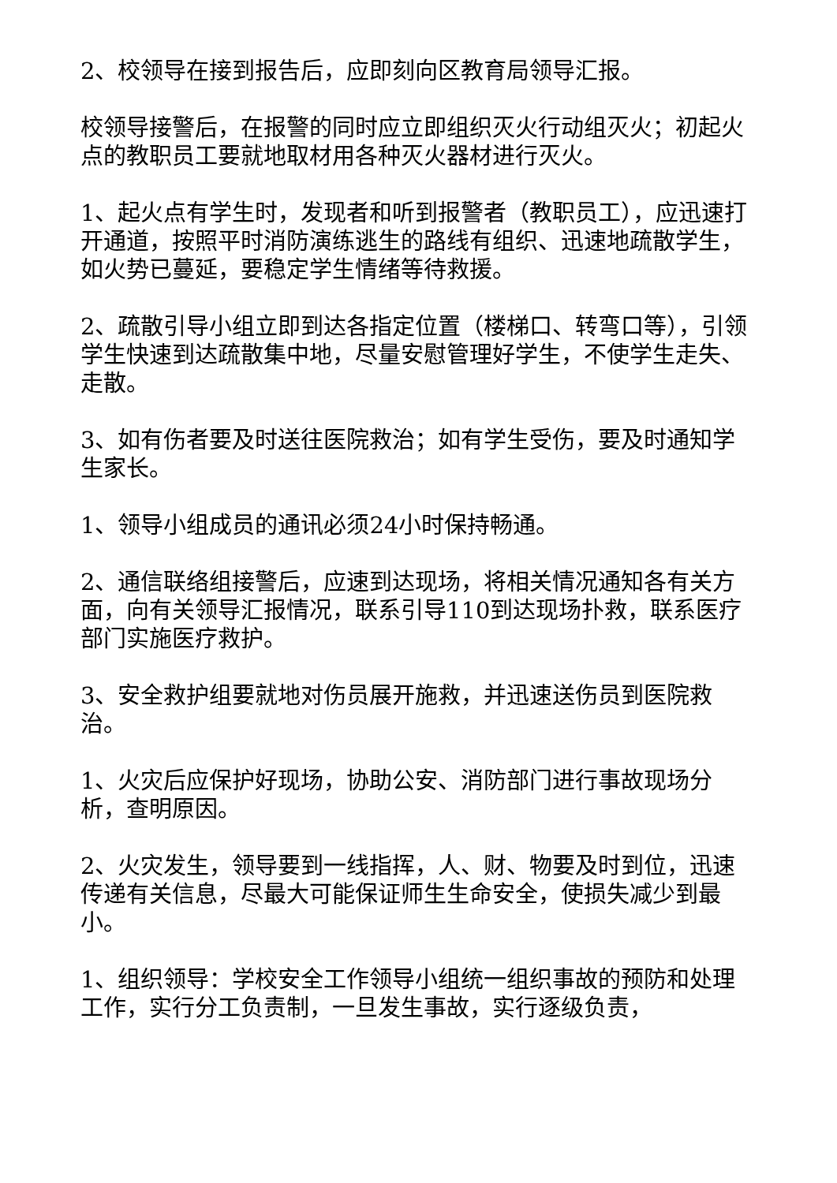2、校领导在接到报告后，应即刻向区教育局领导汇报。
校领导接警后，在报警的同时应立即组织灭火行动组灭火；初起火点的教职员工要就地取材用各种灭火器材进行灭火。
1、起火点有学生时，发现者和听到报警者（教职员工），应迅速打开通道，按照平时消防演练逃生的路线有组织、迅速地疏散学生，如火势已蔓延，要稳定学生情绪等待救援。
2、疏散引导小组立即到达各指定位置（楼梯口、转弯口等），引领学生快速到达疏散集中地，尽量安慰管理好学生，不使学生走失、走散。
3、如有伤者要及时送往医院救治；如有学生受伤，要及时通知学生家长。
1、领导小组成员的通讯必须24小时保持畅通。
2、通信联络组接警后，应速到达现场，将相关情况通知各有关方面，向有关领导汇报情况，联系引导110到达现场扑救，联系医疗部门实施医疗救护。
3、安全救护组要就地对伤员展开施救，并迅速送伤员到医院救治。
1、火灾后应保护好现场，协助公安、消防部门进行事故现场分析，查明原因。
2、火灾发生，领导要到一线指挥，人、财、物要及时到位，迅速传递有关信息，尽最大可能保证师生生命安全，使损失减少到最小。
1、组织领导：学校安全工作领导小组统一组织事故的预防和处理工作，实行分工负责制，一旦发生事故，实行逐级负责，